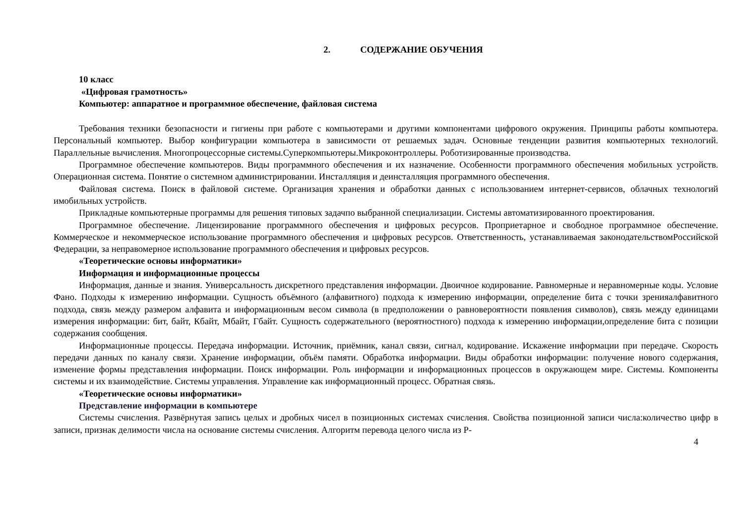2. СОДЕРЖАНИЕ ОБУЧЕНИЯ
10 класс
«Цифровая грамотность»
Компьютер: аппаратное и программное обеспечение, файловая система
Требования техники безопасности и гигиены при работе с компьютерами и другими компонентами цифрового окружения. Принципы работы компьютера. Персональный компьютер. Выбор конфигурации компьютера в зависимости от решаемых задач. Основные тенденции развития компьютерных технологий. Параллельные вычисления. Многопроцессорные системы.Суперкомпьютеры.Микроконтроллеры. Роботизированные производства.
Программное обеспечение компьютеров. Виды программного обеспечения и их назначение. Особенности программного обеспечения мобильных устройств. Операционная система. Понятие о системном администрировании. Инсталляция и деинсталляция программного обеспечения.
Файловая система. Поиск в файловой системе. Организация хранения и обработки данных с использованием интернет-сервисов, облачных технологий имобильных устройств.
Прикладные компьютерные программы для решения типовых задачпо выбранной специализации. Системы автоматизированного проектирования.
Программное обеспечение. Лицензирование программного обеспечения и цифровых ресурсов. Проприетарное и свободное программное обеспечение. Коммерческое и некоммерческое использование программного обеспечения и цифровых ресурсов. Ответственность, устанавливаемая законодательствомРоссийской Федерации, за неправомерное использование программного обеспечения и цифровых ресурсов.
«Теоретические основы информатики»
Информация и информационные процессы
Информация, данные и знания. Универсальность дискретного представления информации. Двоичное кодирование. Равномерные и неравномерные коды. Условие Фано. Подходы к измерению информации. Сущность объёмного (алфавитного) подхода к измерению информации, определение бита с точки зренияалфавитного подхода, связь между размером алфавита и информационным весом символа (в предположении о равновероятности появления символов), связь между единицами измерения информации: бит, байт, Кбайт, Мбайт, Гбайт. Сущность содержательного (вероятностного) подхода к измерению информации,определение бита с позиции содержания сообщения.
Информационные процессы. Передача информации. Источник, приёмник, канал связи, сигнал, кодирование. Искажение информации при передаче. Скорость передачи данных по каналу связи. Хранение информации, объём памяти. Обработка информации. Виды обработки информации: получение нового содержания, изменение формы представления информации. Поиск информации. Роль информации и информационных процессов в окружающем мире. Системы. Компоненты системы и их взаимодействие. Системы управления. Управление как информационный процесс. Обратная связь.
«Теоретические основы информатики»
Представление информации в компьютере
Системы счисления. Развёрнутая запись целых и дробных чисел в позиционных системах счисления. Свойства позиционной записи числа:количество цифр в записи, признак делимости числа на основание системы счисления. Алгоритм перевода целого числа из Р-
4